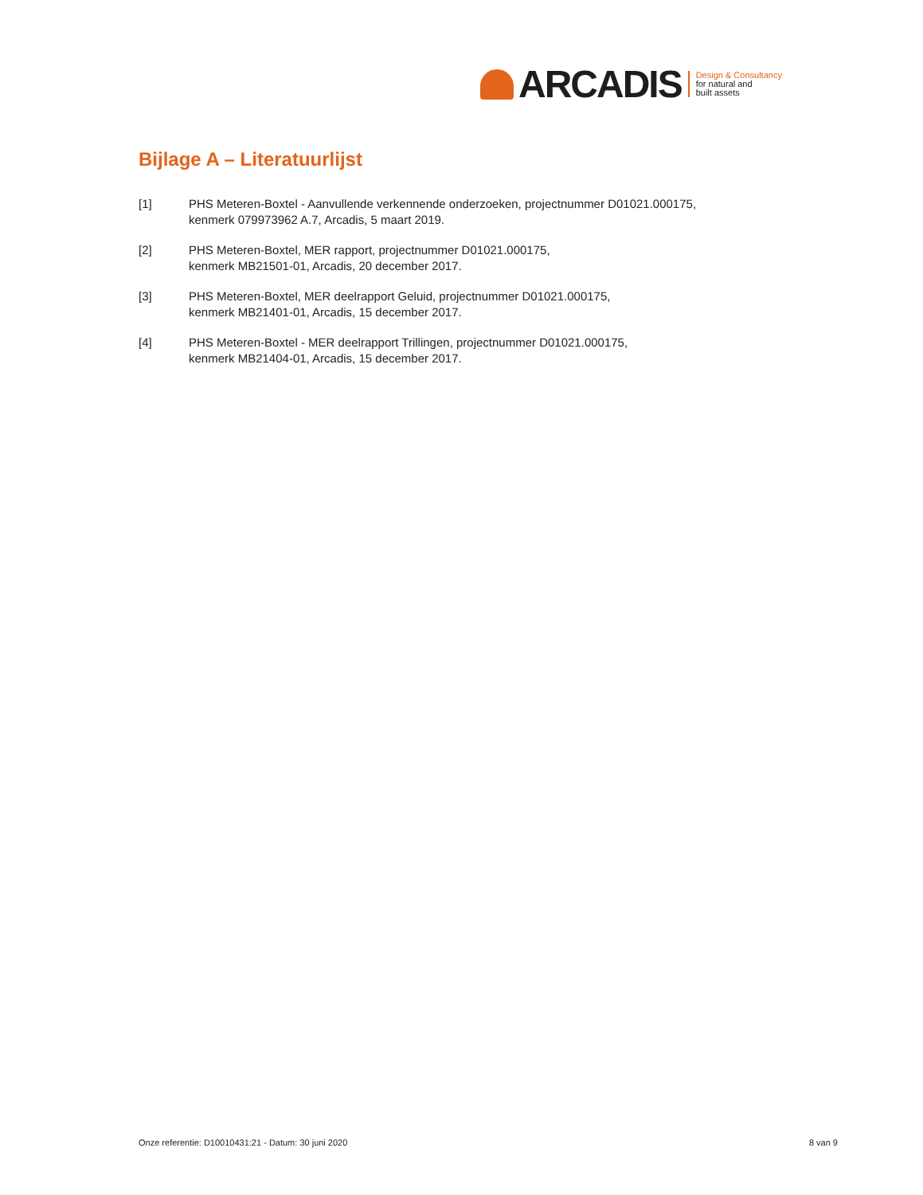ARCADIS
Design & Consultancy
for natural and
built assets
Bijlage A – Literatuurlijst
[1] PHS Meteren-Boxtel - Aanvullende verkennende onderzoeken, projectnummer D01021.000175,
kenmerk 079973962 A.7, Arcadis, 5 maart 2019.
[2] PHS Meteren-Boxtel, MER rapport, projectnummer D01021.000175,
kenmerk MB21501-01, Arcadis, 20 december 2017.
[3] PHS Meteren-Boxtel, MER deelrapport Geluid, projectnummer D01021.000175,
kenmerk MB21401-01, Arcadis, 15 december 2017.
[4] PHS Meteren-Boxtel - MER deelrapport Trillingen, projectnummer D01021.000175,
kenmerk MB21404-01, Arcadis, 15 december 2017.
Onze referentie: D10010431:21 - Datum: 30 juni 2020 8 van 9